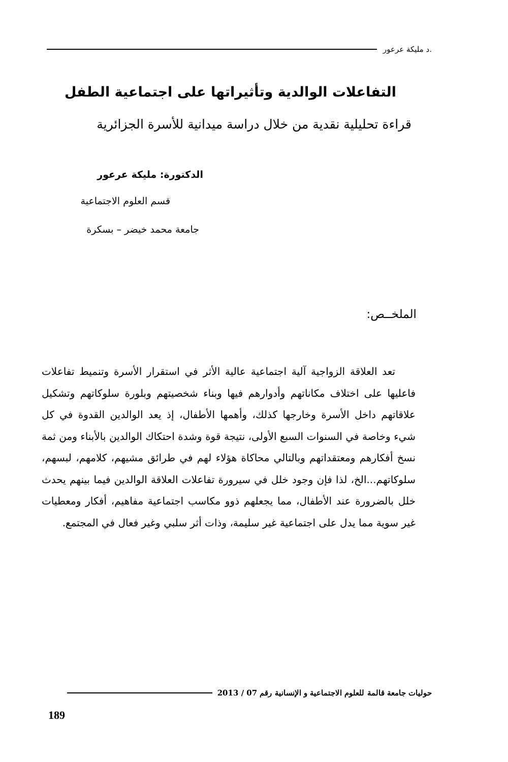.د مليكة عرعور
التفاعلات الوالدية وتأثيراتها على اجتماعية الطفل
قراءة تحليلية نقدية من خلال دراسة ميدانية للأسرة الجزائرية
الدكتورة: مليكة عرعور
قسم العلوم الاجتماعية
جامعة محمد خيضر – بسكرة
الملخــص:
تعد العلاقة الزواجية آلية اجتماعية عالية الأثر في استقرار الأسرة وتنميط تفاعلات فاعليها على اختلاف مكاناتهم وأدوارهم فيها وبناء شخصيتهم وبلورة سلوكاتهم وتشكيل علاقاتهم داخل الأسرة وخارجها كذلك، وأهمها الأطفال، إذ يعد الوالدين القدوة في كل شيء وخاصة في السنوات السبع الأولى، نتيجة قوة وشدة احتكاك الوالدين بالأبناء ومن ثمة نسخ أفكارهم ومعتقداتهم وبالتالي محاكاة هؤلاء لهم في طرائق مشيهم، كلامهم، لبسهم، سلوكاتهم...الخ، لذا فإن وجود خلل في سيرورة تفاعلات العلاقة الوالدين فيما بينهم يحدث خلل بالضرورة عند الأطفال، مما يجعلهم ذوو مكاسب اجتماعية مفاهيم، أفكار ومعطيات غير سوية مما يدل على اجتماعية غير سليمة، وذات أثر سلبي وغير فعال في المجتمع.
حوليات جامعة قالمة للعلوم الاجتماعية و الإنسانية رقم 07 / 2013
189